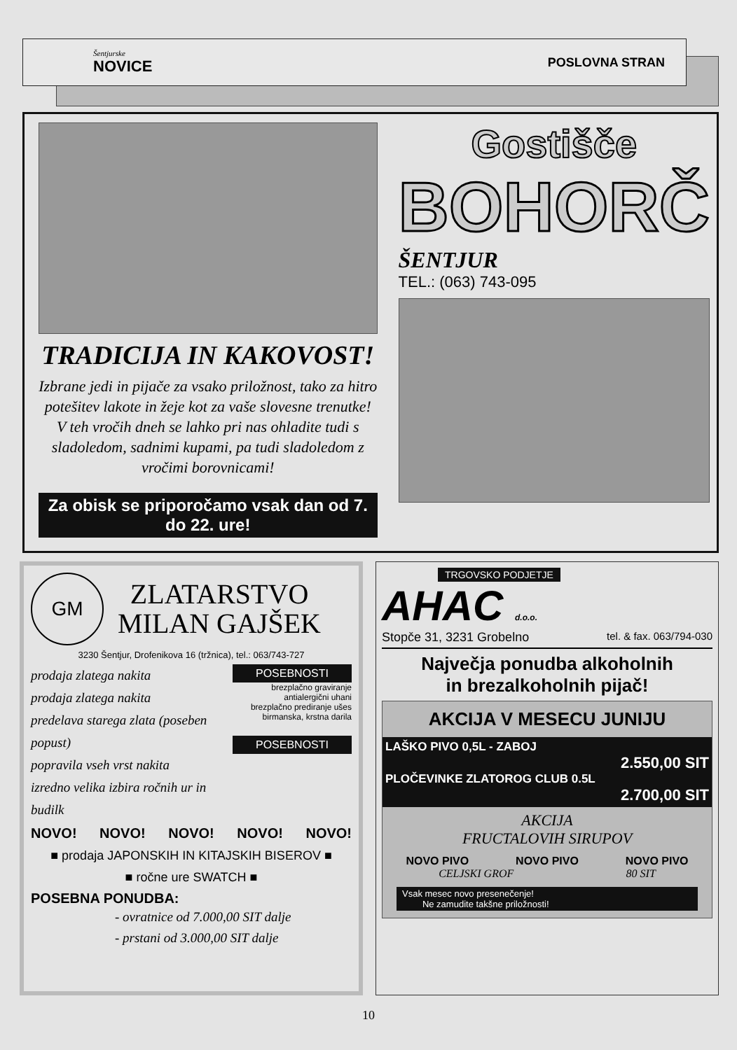Šentjurske
NOVICE
POSLOVNA STRAN
TRADICIJA IN KAKOVOST!
Izbrane jedi in pijače za vsako priložnost, tako za hitro potešitev lakote in žeje kot za vaše slovesne trenutke!
V teh vročih dneh se lahko pri nas ohladite tudi s sladoledom, sadnimi kupami, pa tudi sladoledom z vročimi borovnicami!
Za obisk se priporočamo vsak dan od 7. do 22. ure!
Gostišče
BOHORČ
ŠENTJUR
TEL.: (063) 743-095
GM
ZLATARSTVO
MILAN GAJŠEK
3230 Šentjur, Drofenikova 16 (tržnica), tel.: 063/743-727
prodaja zlatega nakita
prodaja zlatega nakita
predelava starega zlata (poseben popust)
popravila vseh vrst nakita
izredno velika izbira ročnih ur in budilk
POSEBNOSTI
brezplačno graviranje
antialergični uhani
brezplačno prediranje ušes
birmanska, krstna darila
POSEBNOSTI
NOVO! NOVO! NOVO! NOVO! NOVO!
■ prodaja JAPONSKIH IN KITAJSKIH BISEROV ■
■ ročne ure SWATCH ■
POSEBNA PONUDBA:
- ovratnice od 7.000,00 SIT dalje
- prstani od 3.000,00 SIT dalje
TRGOVSKO PODJETJE
AHAC d.o.o.
Stopče 31, 3231 Grobelno tel. & fax. 063/794-030
Največja ponudba alkoholnih
in brezalkoholnih pijač!
AKCIJA V MESECU JUNIJU
LAŠKO PIVO 0,5L - ZABOJ
2.550,00 SIT
PLOČEVINKE ZLATOROG CLUB 0.5L
2.700,00 SIT
AKCIJA
FRUCTALOVIH SIRUPOV
NOVO PIVO NOVO PIVO NOVO PIVO
CELJSKI GROF 80 SIT
Vsak mesec novo presenečenje!
Ne zamudite takšne priložnosti!
10